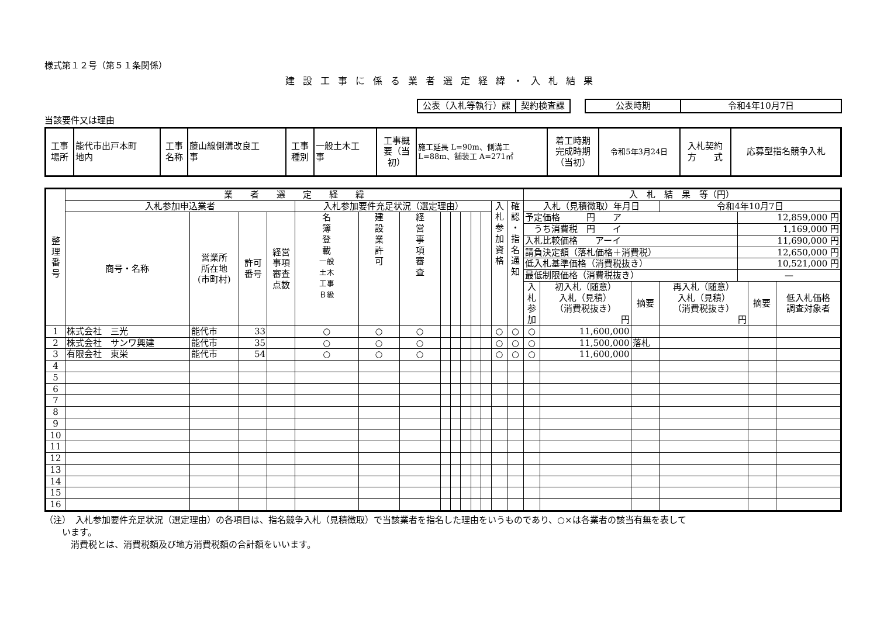様式第１２号（第５１条関係）
建設工事に係る業者選定経緯・入札結果
| 公表（入札等執行）課 | 契約検査課 |
| 公表時期 | 令和4年10月7日 |
当該要件又は理由
| 工事 場所 | 能代市出戸本町 地内 | 工事 名称 | 藤山線側溝改良工 事 | 工事 種別 | 一般土木工 事 | 工事概 要（当 初） | 施工延長 L=90m、側溝工 L=88m、舗装工 A=271㎡ | 着工時期 完成時期 （当初） | 令和5年3月24日 | 入札契約 方 式 | 応募型指名競争入札 |
| 整 理 番 号 | 業 者 選 定 経 緯 | | | | | | | | | | | | | | 入 札 結 果 等（円） | | | | | |
| | 入札参加申込業者 | | | | 入札参加要件充足状況（選定理由） | | | | | | | | 入 札 参 加 資 格 | 確 認 ・ 指 名 通 知 | 入札（見積徴取）年月日 | | | 令和4年10月7日 | | |
| | 商号・名称 | 営業所 所在地 (市町村) | 許可 番号 | 経営 事項 審査 点数 | 名 簿 登 載 一般 土木 工事 Ｂ級 | 建 設 業 許 可 | 経 営 事 項 審 査 | | | | | | | | / 予定価格 円 ア / 12,859,000 円 / / うち消費税 円 イ / 1,169,000 円 / / 入札比較価格 アーイ / 11,690,000 円 / / 請負決定額（落札価格＋消費税） / 12,650,000 円 / / 低入札基準価格（消費税抜き） / 10,521,000 円 / / 最低制限価格（消費税抜き） / — / | | | | | |
| | | | | | | | | | | | | | | | 入 札 参 加 | 初入札（随意） 入札（見積） （消費税抜き） 円 | 摘要 | 再入札（随意） 入札（見積） （消費税抜き） 円 | 摘要 | 低入札価格 調査対象者 |
| 1 | 株式会社 三光 | 能代市 | 33 | | ○ | ○ | ○ | | | | | | ○ | ○ | ○ | 11,600,000 | | | | |
| 2 | 株式会社 サンワ興建 | 能代市 | 35 | | ○ | ○ | ○ | | | | | | ○ | ○ | ○ | 11,500,000 | 落札 | | | |
| 3 | 有限会社 東栄 | 能代市 | 54 | | ○ | ○ | ○ | | | | | | ○ | ○ | ○ | 11,600,000 | | | | |
| 4 | | | | | | | | | | | | | | | | | | | | |
| 5 | | | | | | | | | | | | | | | | | | | | |
| 6 | | | | | | | | | | | | | | | | | | | | |
| 7 | | | | | | | | | | | | | | | | | | | | |
| 8 | | | | | | | | | | | | | | | | | | | | |
| 9 | | | | | | | | | | | | | | | | | | | | |
| 10 | | | | | | | | | | | | | | | | | | | | |
| 11 | | | | | | | | | | | | | | | | | | | | |
| 12 | | | | | | | | | | | | | | | | | | | | |
| 13 | | | | | | | | | | | | | | | | | | | | |
| 14 | | | | | | | | | | | | | | | | | | | | |
| 15 | | | | | | | | | | | | | | | | | | | | |
| 16 | | | | | | | | | | | | | | | | | | | | |
（注）　入札参加要件充足状況（選定理由）の各項目は、指名競争入札（見積徴取）で当該業者を指名した理由をいうものであり、○×は各業者の該当有無を表して
　　います。
　　　消費税とは、消費税額及び地方消費税額の合計額をいいます。